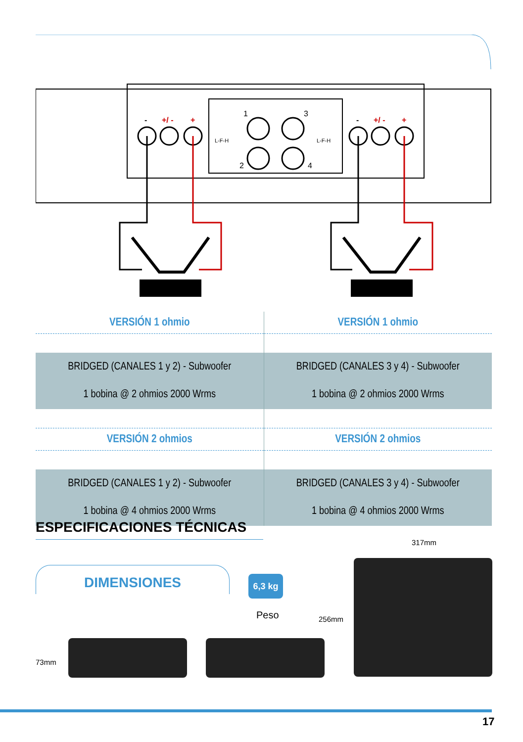-
+/ -
+
-
+/ -
+
1
3
2
4
L-F-H
L-F-H
| VERSIÓN 1 ohmio | VERSIÓN 1 ohmio |
| BRIDGED (CANALES 1 y 2) - Subwoofer 1 bobina @ 2 ohmios 2000 Wrms | BRIDGED (CANALES 3 y 4) - Subwoofer 1 bobina @ 2 ohmios 2000 Wrms |
| VERSIÓN 2 ohmios | VERSIÓN 2 ohmios |
| BRIDGED (CANALES 1 y 2) - Subwoofer 1 bobina @ 4 ohmios 2000 Wrms | BRIDGED (CANALES 3 y 4) - Subwoofer 1 bobina @ 4 ohmios 2000 Wrms |
ESPECIFICACIONES TÉCNICAS
DIMENSIONES 6,3 kg
Peso
317mm
256mm
73mm
17